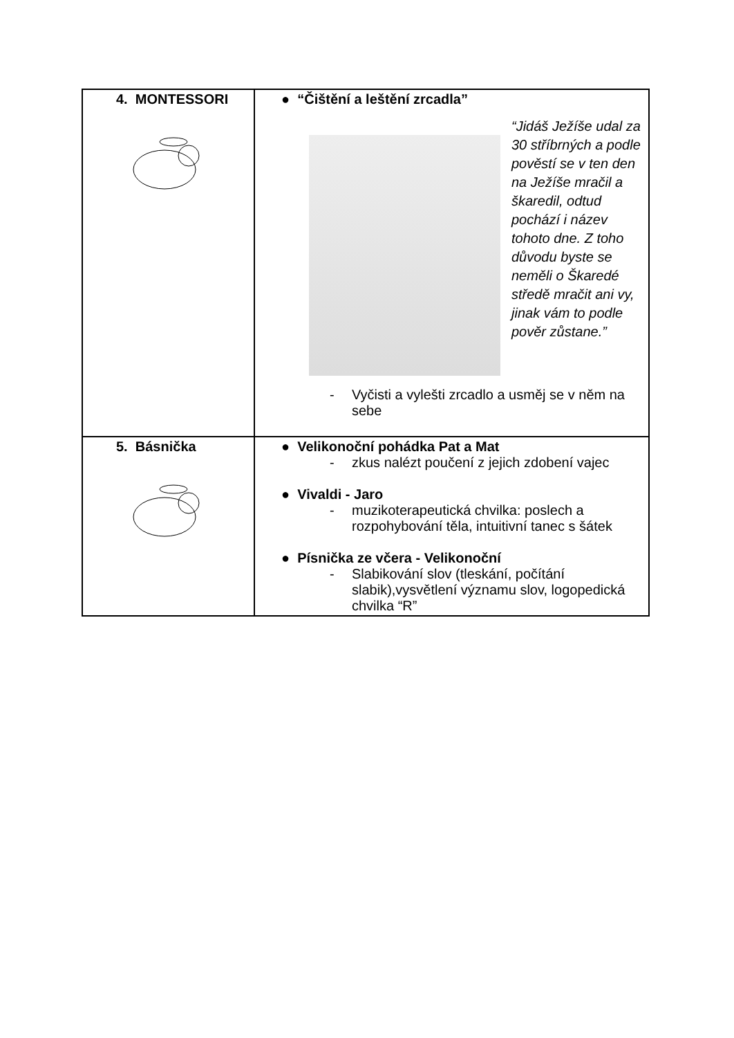| 4. MONTESSORI | ● “Čištění a leštění zrcadla” “Jidáš Ježíše udal za 30 stříbrných a podle pověstí se v ten den na Ježíše mračil a škaredil, odtud pochází i název tohoto dne. Z toho důvodu byste se neměli o Škaredé středě mračit ani vy, jinak vám to podle pověr zůstane.” - Vyčisti a vylešti zrcadlo a usměj se v něm na sebe |
| 5. Básnička | ● Velikonoční pohádka Pat a Mat - zkus nalézt poučení z jejich zdobení vajec ● Vivaldi - Jaro - muzikoterapeutická chvilka: poslech a rozpohybování těla, intuitivní tanec s šátek ● Písnička ze včera - Velikonoční - Slabikování slov (tleskání, počítání slabik),vysvětlení významu slov, logopedická chvilka “R” |